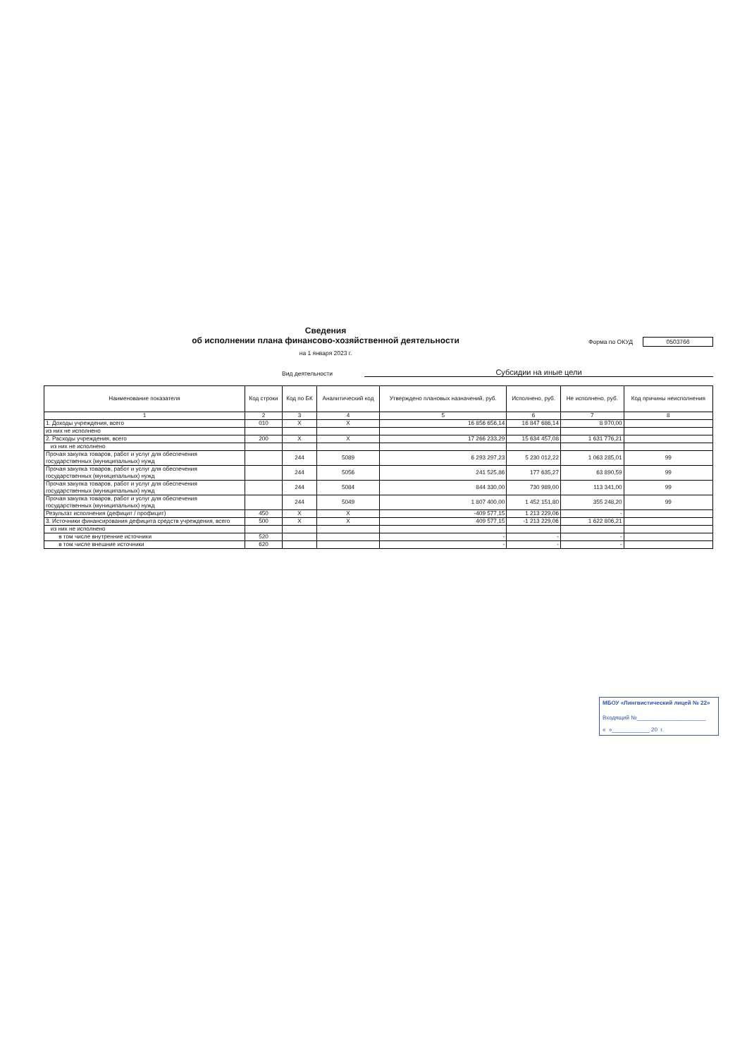Сведения
об исполнении плана финансово-хозяйственной деятельности
на 1 января 2023 г.
Форма по ОКУД 0503766
Вид деятельности
Субсидии на иные цели
| Наименование показателя | Код строки | Код по БК | Аналитический код | Утверждено плановых назначений, руб. | Исполнено, руб. | Не исполнено, руб. | Код причины неисполнения |
| --- | --- | --- | --- | --- | --- | --- | --- |
| 1 | 2 | 3 | 4 | 5 | 6 | 7 | 8 |
| 1. Доходы учреждения, всего | 010 | X | X | 16 856 656,14 | 16 847 686,14 | 8 970,00 | |
| из них не исполнено | | | | | | | |
| 2. Расходы учреждения, всего | 200 | X | X | 17 266 233,29 | 15 634 457,08 | 1 631 776,21 | |
| из них не исполнено | | | | | | | |
| Прочая закупка товаров, работ и услуг для обеспечения государственных (муниципальных) нужд | | 244 | 5089 | 6 293 297,23 | 5 230 012,22 | 1 063 285,01 | 99 |
| Прочая закупка товаров, работ и услуг для обеспечения государственных (муниципальных) нужд | | 244 | 5056 | 241 525,86 | 177 635,27 | 63 890,59 | 99 |
| Прочая закупка товаров, работ и услуг для обеспечения государственных (муниципальных) нужд | | 244 | 5084 | 844 330,00 | 730 989,00 | 113 341,00 | 99 |
| Прочая закупка товаров, работ и услуг для обеспечения государственных (муниципальных) нужд | | 244 | 5049 | 1 807 400,00 | 1 452 151,80 | 355 248,20 | 99 |
| Результат исполнения (дефицит / профицит) | 450 | X | X | -409 577,15 | 1 213 229,06 | - | |
| 3. Источники финансирования дефицита средств учреждения, всего | 500 | X | X | 409 577,15 | -1 213 229,06 | 1 622 806,21 | |
| из них не исполнено | | | | | | | |
| в том числе внутренние источники | 520 | | | - | - | - | |
| в том числе внешние источники | 620 | | | - | - | - | |
МБОУ «Лингвистический лицей № 22»
Входящий №______________________
« »____________ 20 г.